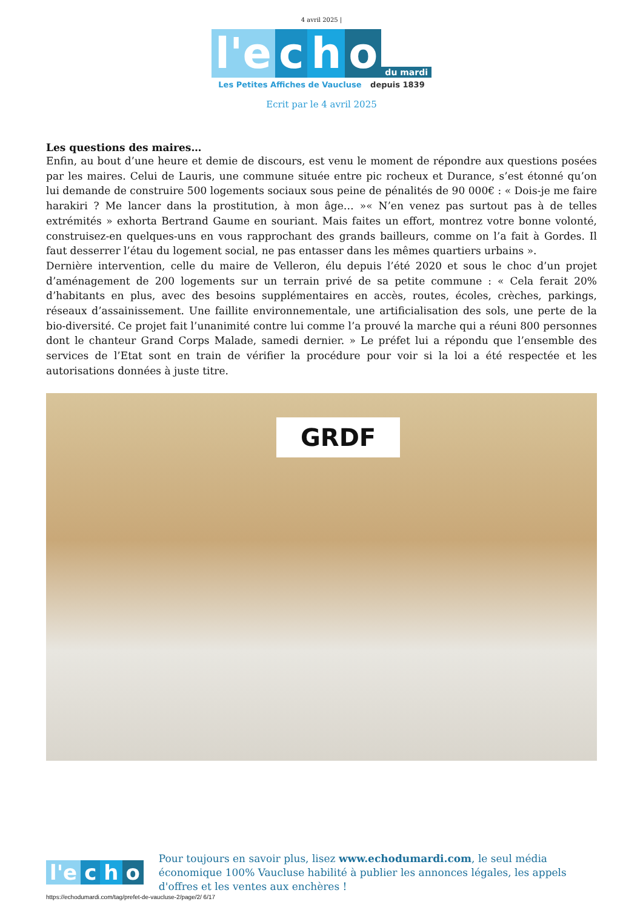4 avril 2025 |
l'e
c
h
o
du mardi
Les Petites Affiches de Vaucluse depuis 1839
Ecrit par le 4 avril 2025
Les questions des maires…
Enfin, au bout d’une heure et demie de discours, est venu le moment de répondre aux questions posées par les maires. Celui de Lauris, une commune située entre pic rocheux et Durance, s’est étonné qu’on lui demande de construire 500 logements sociaux sous peine de pénalités de 90 000€ : « Dois-je me faire harakiri ? Me lancer dans la prostitution, à mon âge… »« N’en venez pas surtout pas à de telles extrémités » exhorta Bertrand Gaume en souriant. Mais faites un effort, montrez votre bonne volonté, construisez-en quelques-uns en vous rapprochant des grands bailleurs, comme on l’a fait à Gordes. Il faut desserrer l’étau du logement social, ne pas entasser dans les mêmes quartiers urbains ».
Dernière intervention, celle du maire de Velleron, élu depuis l’été 2020 et sous le choc d’un projet d’aménagement de 200 logements sur un terrain privé de sa petite commune : « Cela ferait 20% d’habitants en plus, avec des besoins supplémentaires en accès, routes, écoles, crèches, parkings, réseaux d’assainissement. Une faillite environnementale, une artificialisation des sols, une perte de la bio-diversité. Ce projet fait l’unanimité contre lui comme l’a prouvé la marche qui a réuni 800 personnes dont le chanteur Grand Corps Malade, samedi dernier. » Le préfet lui a répondu que l’ensemble des services de l’Etat sont en train de vérifier la procédure pour voir si la loi a été respectée et les autorisations données à juste titre.
GRDF
l'e
c
h
o
Pour toujours en savoir plus, lisez www.echodumardi.com, le seul média économique 100% Vaucluse habilité à publier les annonces légales, les appels d'offres et les ventes aux enchères !
https://echodumardi.com/tag/prefet-de-vaucluse-2/page/2/ 6/17